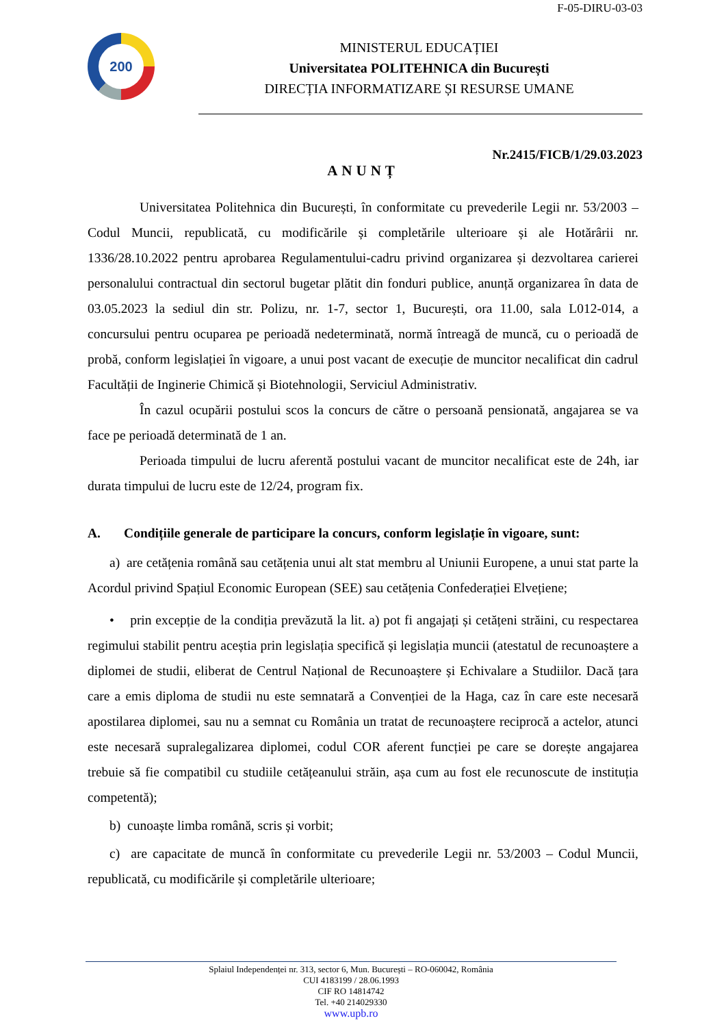F-05-DIRU-03-03
200
MINISTERUL EDUCAȚIEI
Universitatea POLITEHNICA din București
DIRECȚIA INFORMATIZARE ȘI RESURSE UMANE
Nr.2415/FICB/1/29.03.2023
ANUNȚ
Universitatea Politehnica din București, în conformitate cu prevederile Legii nr. 53/2003 – Codul Muncii, republicată, cu modificările și completările ulterioare și ale Hotărârii nr. 1336/28.10.2022 pentru aprobarea Regulamentului-cadru privind organizarea și dezvoltarea carierei personalului contractual din sectorul bugetar plătit din fonduri publice, anunță organizarea în data de 03.05.2023 la sediul din str. Polizu, nr. 1-7, sector 1, București, ora 11.00, sala L012-014, a concursului pentru ocuparea pe perioadă nedeterminată, normă întreagă de muncă, cu o perioadă de probă, conform legislației în vigoare, a unui post vacant de execuție de muncitor necalificat din cadrul Facultății de Inginerie Chimică și Biotehnologii, Serviciul Administrativ.
În cazul ocupării postului scos la concurs de către o persoană pensionată, angajarea se va face pe perioadă determinată de 1 an.
Perioada timpului de lucru aferentă postului vacant de muncitor necalificat este de 24h, iar durata timpului de lucru este de 12/24, program fix.
A. Condițiile generale de participare la concurs, conform legislație în vigoare, sunt:
a) are cetățenia română sau cetățenia unui alt stat membru al Uniunii Europene, a unui stat parte la Acordul privind Spațiul Economic European (SEE) sau cetățenia Confederației Elvețiene;
• prin excepție de la condiția prevăzută la lit. a) pot fi angajați și cetățeni străini, cu respectarea regimului stabilit pentru aceștia prin legislația specifică și legislația muncii (atestatul de recunoaștere a diplomei de studii, eliberat de Centrul Național de Recunoaștere și Echivalare a Studiilor. Dacă țara care a emis diploma de studii nu este semnatară a Convenției de la Haga, caz în care este necesară apostilarea diplomei, sau nu a semnat cu România un tratat de recunoaștere reciprocă a actelor, atunci este necesară supralegalizarea diplomei, codul COR aferent funcției pe care se dorește angajarea trebuie să fie compatibil cu studiile cetățeanului străin, așa cum au fost ele recunoscute de instituția competentă);
b) cunoaște limba română, scris și vorbit;
c) are capacitate de muncă în conformitate cu prevederile Legii nr. 53/2003 – Codul Muncii, republicată, cu modificările și completările ulterioare;
Splaiul Independenței nr. 313, sector 6, Mun. București – RO-060042, România
CUI 4183199 / 28.06.1993
CIF RO 14814742
Tel. +40 214029330
www.upb.ro